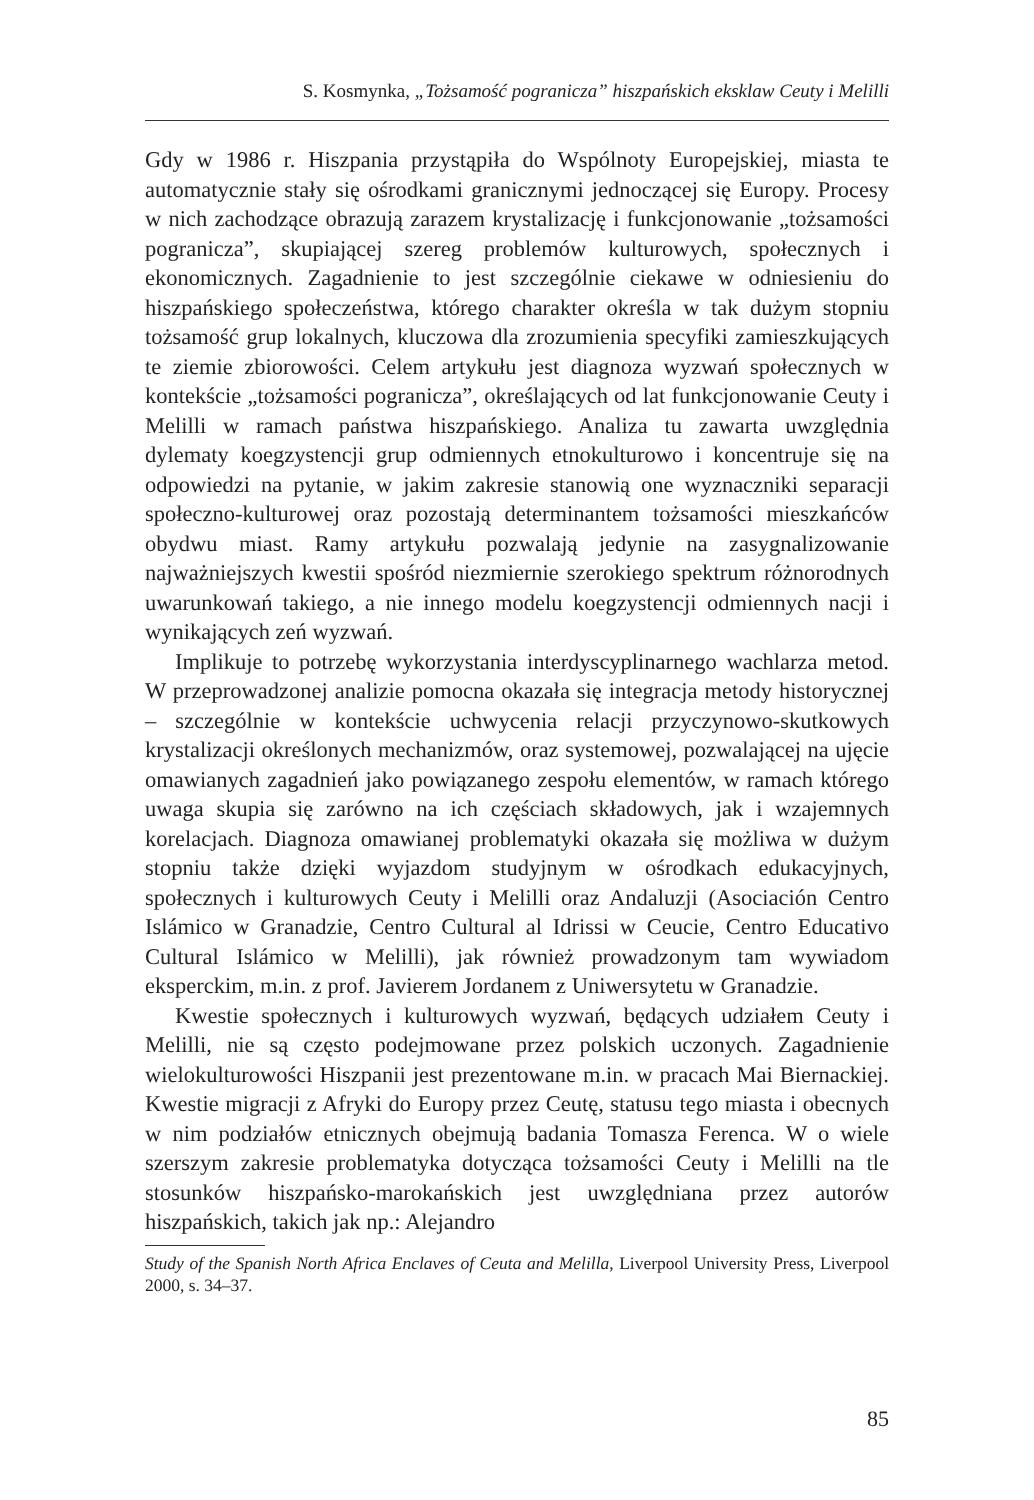S. Kosmynka, „Tożsamość pogranicza” hiszpańskich eksklaw Ceuty i Melilli
Gdy w 1986 r. Hiszpania przystąpiła do Wspólnoty Europejskiej, miasta te automatycznie stały się ośrodkami granicznymi jednoczącej się Europy. Procesy w nich zachodzące obrazują zarazem krystalizację i funkcjonowanie „tożsamości pogranicza”, skupiającej szereg problemów kulturowych, społecznych i ekonomicznych. Zagadnienie to jest szczególnie ciekawe w odniesieniu do hiszpańskiego społeczeństwa, którego charakter określa w tak dużym stopniu tożsamość grup lokalnych, kluczowa dla zrozumienia specyfiki zamieszkujących te ziemie zbiorowości. Celem artykułu jest diagnoza wyzwań społecznych w kontekście „tożsamości pogranicza”, określających od lat funkcjonowanie Ceuty i Melilli w ramach państwa hiszpańskiego. Analiza tu zawarta uwzględnia dylematy koegzystencji grup odmiennych etnokulturowo i koncentruje się na odpowiedzi na pytanie, w jakim zakresie stanowią one wyznaczniki separacji społeczno-kulturowej oraz pozostają determinantem tożsamości mieszkańców obydwu miast. Ramy artykułu pozwalają jedynie na zasygnalizowanie najważniejszych kwestii spośród niezmiernie szerokiego spektrum różnorodnych uwarunkowań takiego, a nie innego modelu koegzystencji odmiennych nacji i wynikających zeń wyzwań.
Implikuje to potrzebę wykorzystania interdyscyplinarnego wachlarza metod. W przeprowadzonej analizie pomocna okazała się integracja metody historycznej – szczególnie w kontekście uchwycenia relacji przyczynowo-skutkowych krystalizacji określonych mechanizmów, oraz systemowej, pozwalającej na ujęcie omawianych zagadnień jako powiązanego zespołu elementów, w ramach którego uwaga skupia się zarówno na ich częściach składowych, jak i wzajemnych korelacjach. Diagnoza omawianej problematyki okazała się możliwa w dużym stopniu także dzięki wyjazdom studyjnym w ośrodkach edukacyjnych, społecznych i kulturowych Ceuty i Melilli oraz Andaluzji (Asociación Centro Islámico w Granadzie, Centro Cultural al Idrissi w Ceucie, Centro Educativo Cultural Islámico w Melilli), jak również prowadzonym tam wywiadom eksperckim, m.in. z prof. Javierem Jordanem z Uniwersytetu w Granadzie.
Kwestie społecznych i kulturowych wyzwań, będących udziałem Ceuty i Melilli, nie są często podejmowane przez polskich uczonych. Zagadnienie wielokulturowości Hiszpanii jest prezentowane m.in. w pracach Mai Biernackiej. Kwestie migracji z Afryki do Europy przez Ceutę, statusu tego miasta i obecnych w nim podziałów etnicznych obejmują badania Tomasza Ferenca. W o wiele szerszym zakresie problematyka dotycząca tożsamości Ceuty i Melilli na tle stosunków hiszpańsko-marokańskich jest uwzględniana przez autorów hiszpańskich, takich jak np.: Alejandro
Study of the Spanish North Africa Enclaves of Ceuta and Melilla, Liverpool University Press, Liverpool 2000, s. 34–37.
85